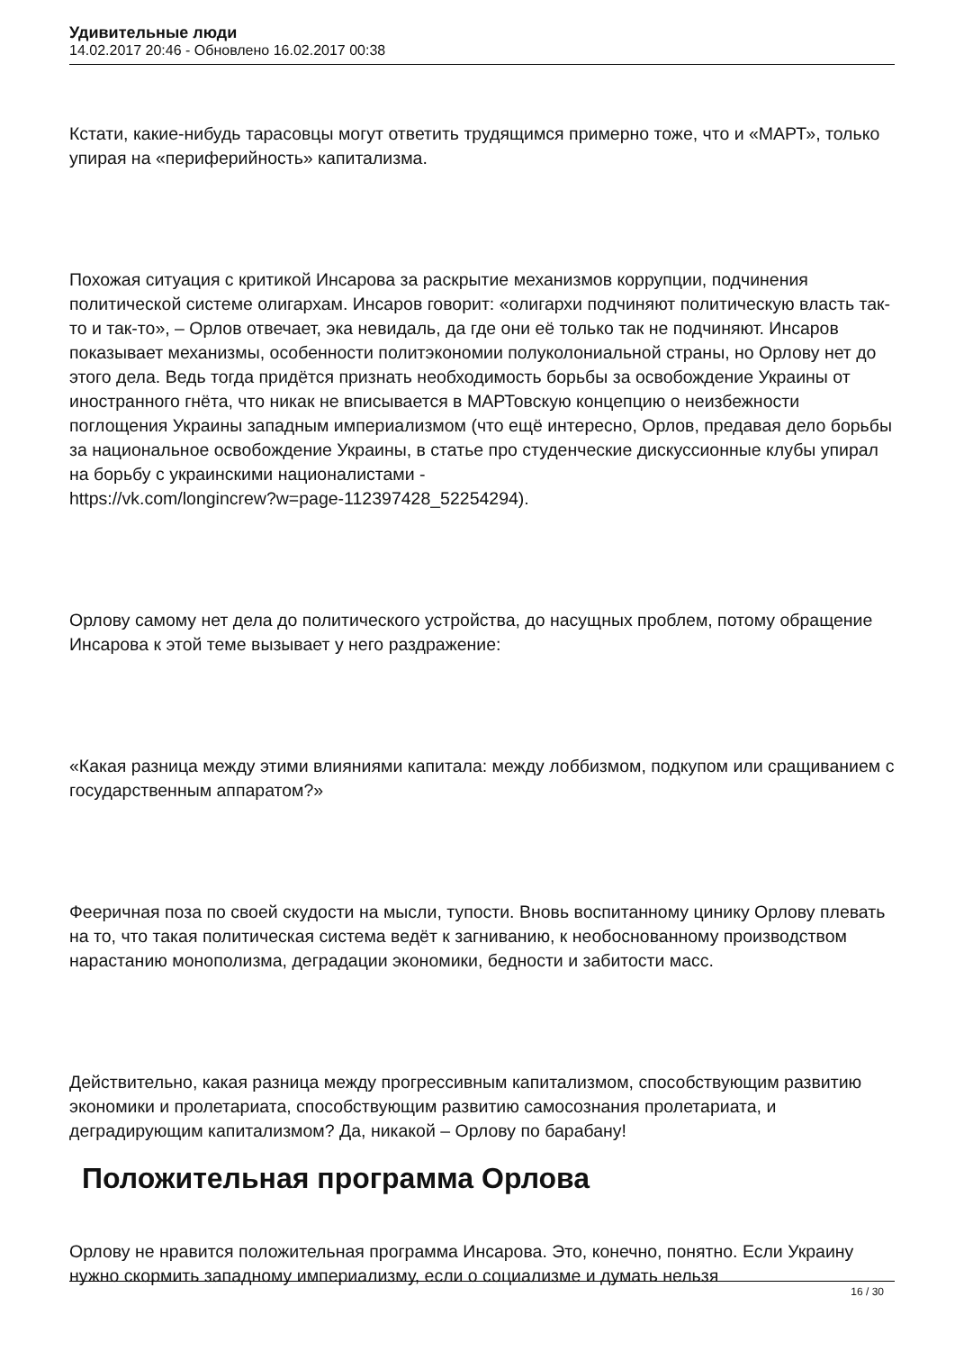Удивительные люди
14.02.2017 20:46 - Обновлено 16.02.2017 00:38
Кстати, какие-нибудь тарасовцы могут ответить трудящимся примерно тоже, что и «МАРТ», только упирая на «периферийность» капитализма.
Похожая ситуация с критикой Инсарова за раскрытие механизмов коррупции, подчинения политической системе олигархам. Инсаров говорит: «олигархи подчиняют политическую власть так-то и так-то», – Орлов отвечает, эка невидаль, да где они её только так не подчиняют. Инсаров показывает механизмы, особенности политэкономии полуколониальной страны, но Орлову нет до этого дела. Ведь тогда придётся признать необходимость борьбы за освобождение Украины от иностранного гнёта, что никак не вписывается в МАРТовскую концепцию о неизбежности поглощения Украины западным империализмом (что ещё интересно, Орлов, предавая дело борьбы за национальное освобождение Украины, в статье про студенческие дискуссионные клубы упирал на борьбу с украинскими националистами -
https://vk.com/longincrew?w=page-112397428_52254294).
Орлову самому нет дела до политического устройства, до насущных проблем, потому обращение Инсарова к этой теме вызывает у него раздражение:
«Какая разница между этими влияниями капитала: между лоббизмом, подкупом или сращиванием с государственным аппаратом?»
Фееричная поза по своей скудости на мысли, тупости. Вновь воспитанному цинику Орлову плевать на то, что такая политическая система ведёт к загниванию, к необоснованному производством нарастанию монополизма, деградации экономики, бедности и забитости масс.
Действительно, какая разница между прогрессивным капитализмом, способствующим развитию экономики и пролетариата, способствующим развитию самосознания пролетариата, и деградирующим капитализмом? Да, никакой – Орлову по барабану!
Положительная программа Орлова
Орлову не нравится положительная программа Инсарова. Это, конечно, понятно. Если Украину нужно скормить западному империализму, если о социализме и думать нельзя
16 / 30